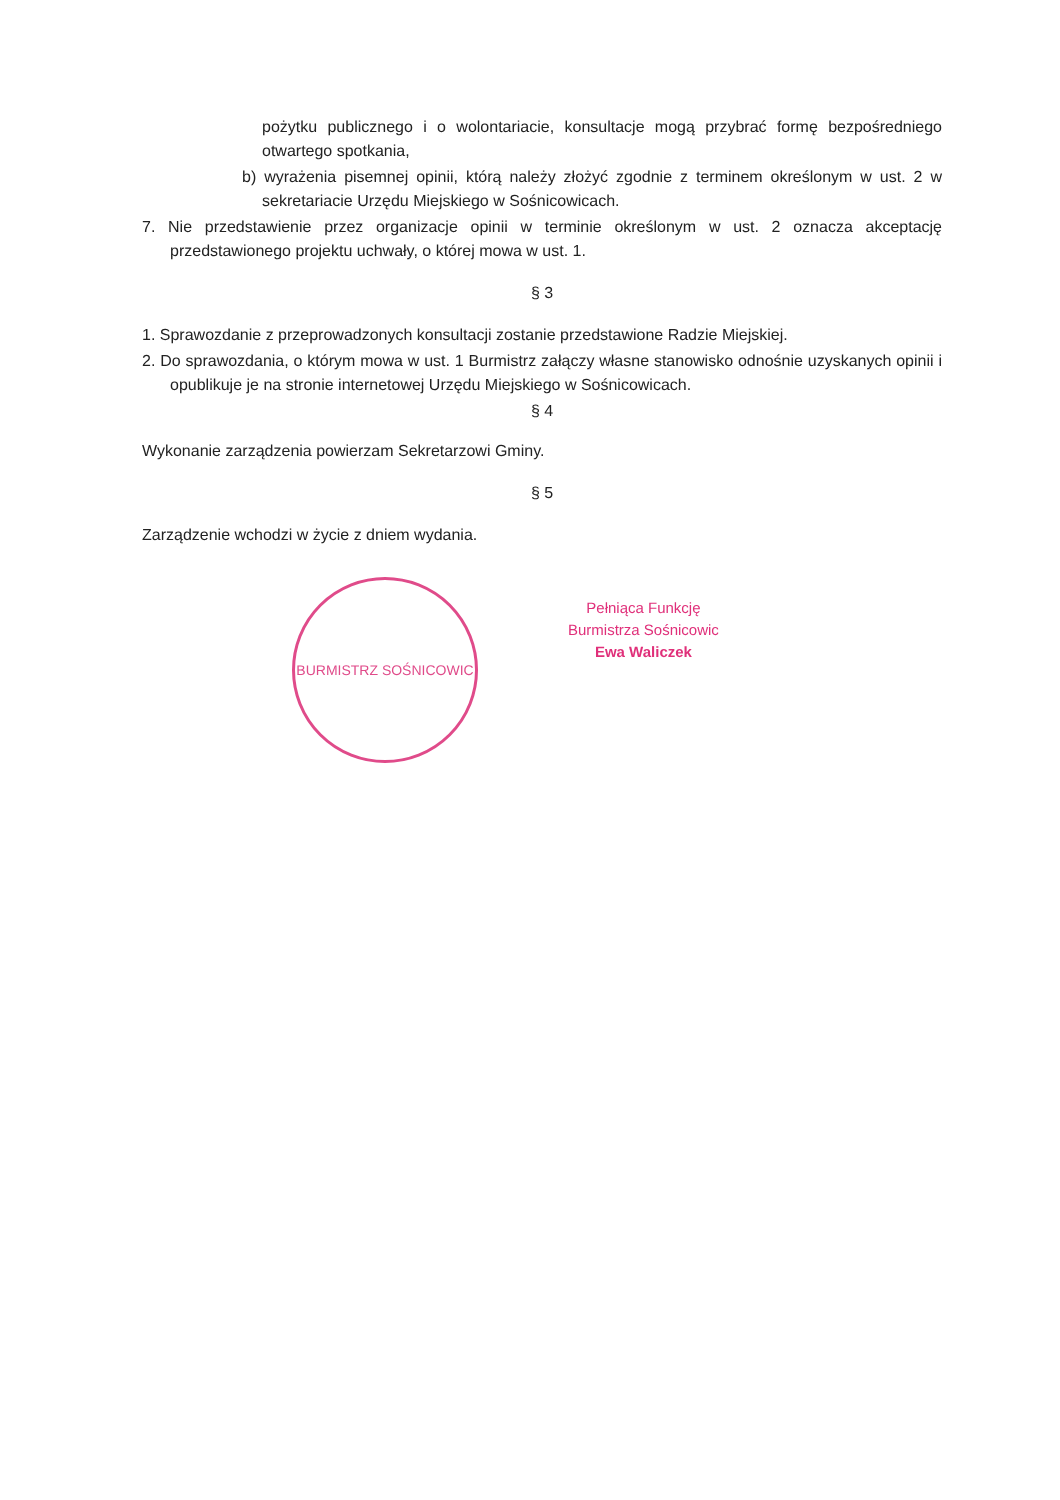pożytku publicznego i o wolontariacie, konsultacje mogą przybrać formę bezpośredniego otwartego spotkania,
b) wyrażenia pisemnej opinii, którą należy złożyć zgodnie z terminem określonym w ust. 2 w sekretariacie Urzędu Miejskiego w Sośnicowicach.
7. Nie przedstawienie przez organizacje opinii w terminie określonym w ust. 2 oznacza akceptację przedstawionego projektu uchwały, o której mowa w ust. 1.
§ 3
1. Sprawozdanie z przeprowadzonych konsultacji zostanie przedstawione Radzie Miejskiej.
2. Do sprawozdania, o którym mowa w ust. 1 Burmistrz załączy własne stanowisko odnośnie uzyskanych opinii i opublikuje je na stronie internetowej Urzędu Miejskiego w Sośnicowicach.
§ 4
Wykonanie zarządzenia powierzam Sekretarzowi Gminy.
§ 5
Zarządzenie wchodzi w życie z dniem wydania.
BURMISTRZ SOŚNICOWIC
Pełniąca Funkcję
Burmistrza Sośnicowic
Ewa Waliczek